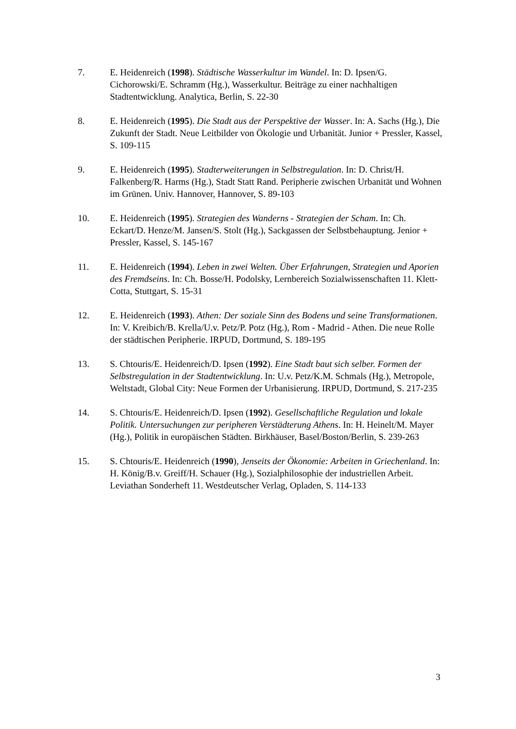7. E. Heidenreich (1998). Städtische Wasserkultur im Wandel. In: D. Ipsen/G. Cichorowski/E. Schramm (Hg.), Wasserkultur. Beiträge zu einer nachhaltigen Stadtentwicklung. Analytica, Berlin, S. 22-30
8. E. Heidenreich (1995). Die Stadt aus der Perspektive der Wasser. In: A. Sachs (Hg.), Die Zukunft der Stadt. Neue Leitbilder von Ökologie und Urbanität. Junior + Pressler, Kassel, S. 109-115
9. E. Heidenreich (1995). Stadterweiterungen in Selbstregulation. In: D. Christ/H. Falkenberg/R. Harms (Hg.), Stadt Statt Rand. Peripherie zwischen Urbanität und Wohnen im Grünen. Univ. Hannover, Hannover, S. 89-103
10. E. Heidenreich (1995). Strategien des Wanderns - Strategien der Scham. In: Ch. Eckart/D. Henze/M. Jansen/S. Stolt (Hg.), Sackgassen der Selbstbehauptung. Jenior + Pressler, Kassel, S. 145-167
11. E. Heidenreich (1994). Leben in zwei Welten. Über Erfahrungen, Strategien und Aporien des Fremdseins. In: Ch. Bosse/H. Podolsky, Lernbereich Sozialwissenschaften 11. Klett-Cotta, Stuttgart, S. 15-31
12. E. Heidenreich (1993). Athen: Der soziale Sinn des Bodens und seine Transformationen. In: V. Kreibich/B. Krella/U.v. Petz/P. Potz (Hg.), Rom - Madrid - Athen. Die neue Rolle der städtischen Peripherie. IRPUD, Dortmund, S. 189-195
13. S. Chtouris/E. Heidenreich/D. Ipsen (1992). Eine Stadt baut sich selber. Formen der Selbstregulation in der Stadtentwicklung. In: U.v. Petz/K.M. Schmals (Hg.), Metropole, Weltstadt, Global City: Neue Formen der Urbanisierung. IRPUD, Dortmund, S. 217-235
14. S. Chtouris/E. Heidenreich/D. Ipsen (1992). Gesellschaftliche Regulation und lokale Politik. Untersuchungen zur peripheren Verstädterung Athens. In: H. Heinelt/M. Mayer (Hg.), Politik in europäischen Städten. Birkhäuser, Basel/Boston/Berlin, S. 239-263
15. S. Chtouris/E. Heidenreich (1990), Jenseits der Ökonomie: Arbeiten in Griechenland. In: H. König/B.v. Greiff/H. Schauer (Hg.), Sozialphilosophie der industriellen Arbeit. Leviathan Sonderheft 11. Westdeutscher Verlag, Opladen, S. 114-133
3